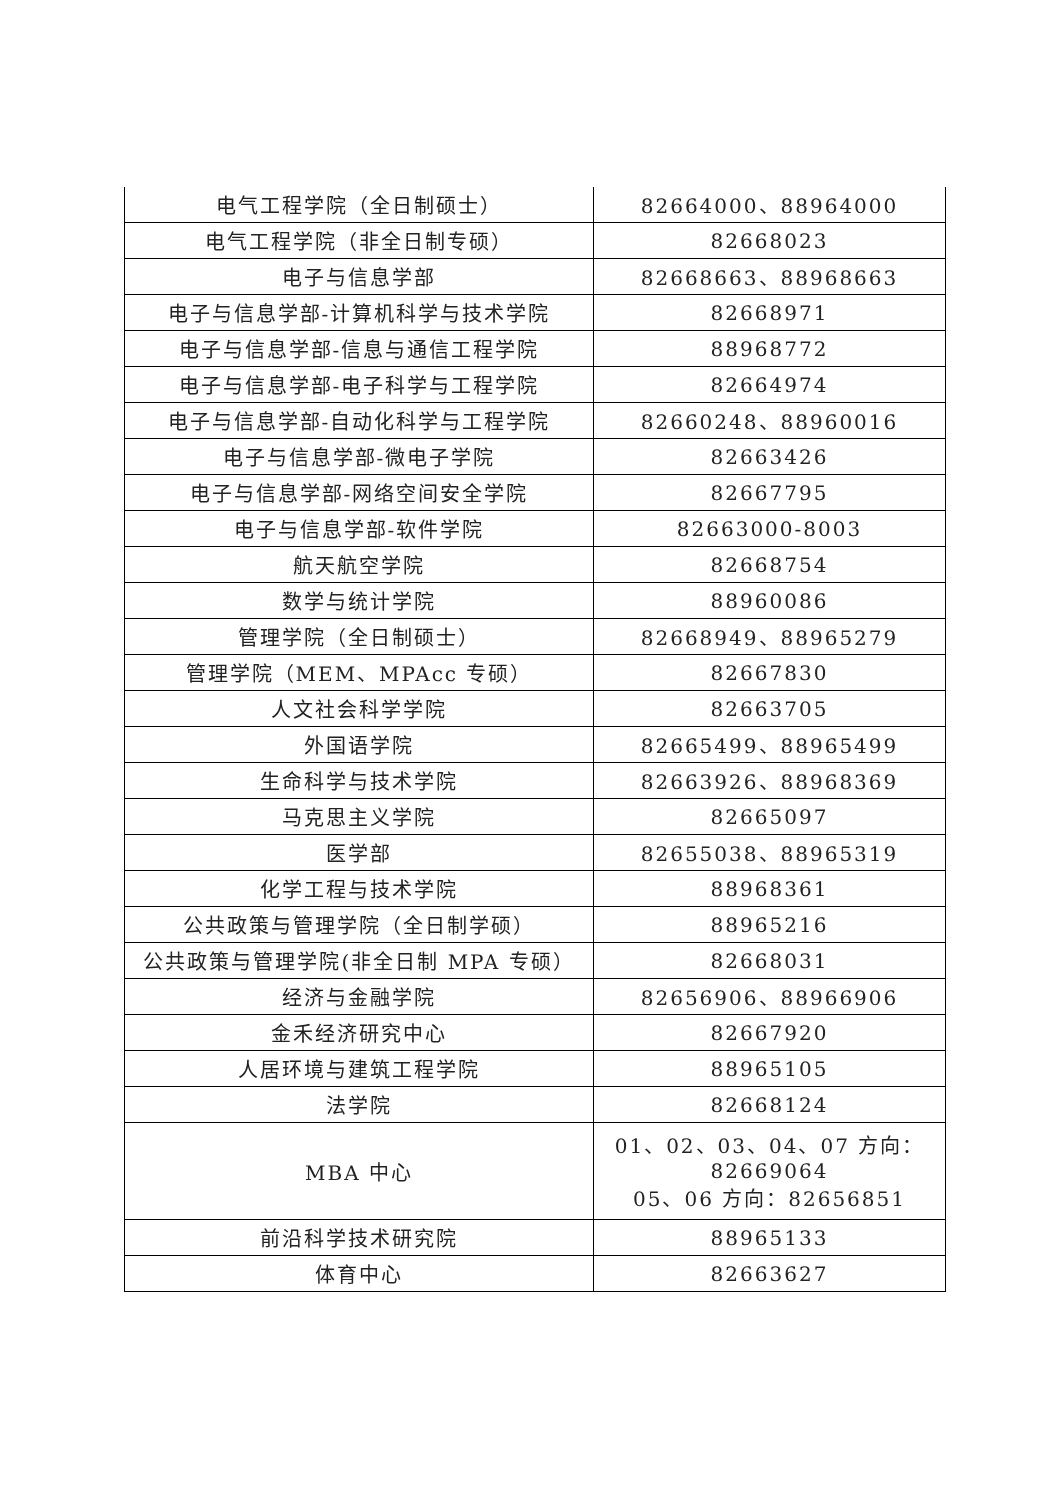| 电气工程学院（全日制硕士） | 82664000、88964000 |
| 电气工程学院（非全日制专硕） | 82668023 |
| 电子与信息学部 | 82668663、88968663 |
| 电子与信息学部-计算机科学与技术学院 | 82668971 |
| 电子与信息学部-信息与通信工程学院 | 88968772 |
| 电子与信息学部-电子科学与工程学院 | 82664974 |
| 电子与信息学部-自动化科学与工程学院 | 82660248、88960016 |
| 电子与信息学部-微电子学院 | 82663426 |
| 电子与信息学部-网络空间安全学院 | 82667795 |
| 电子与信息学部-软件学院 | 82663000-8003 |
| 航天航空学院 | 82668754 |
| 数学与统计学院 | 88960086 |
| 管理学院（全日制硕士） | 82668949、88965279 |
| 管理学院（MEM、MPAcc 专硕） | 82667830 |
| 人文社会科学学院 | 82663705 |
| 外国语学院 | 82665499、88965499 |
| 生命科学与技术学院 | 82663926、88968369 |
| 马克思主义学院 | 82665097 |
| 医学部 | 82655038、88965319 |
| 化学工程与技术学院 | 88968361 |
| 公共政策与管理学院（全日制学硕） | 88965216 |
| 公共政策与管理学院(非全日制 MPA 专硕） | 82668031 |
| 经济与金融学院 | 82656906、88966906 |
| 金禾经济研究中心 | 82667920 |
| 人居环境与建筑工程学院 | 88965105 |
| 法学院 | 82668124 |
| MBA 中心 | 01、02、03、04、07 方向： 82669064 05、06 方向：82656851 |
| 前沿科学技术研究院 | 88965133 |
| 体育中心 | 82663627 |